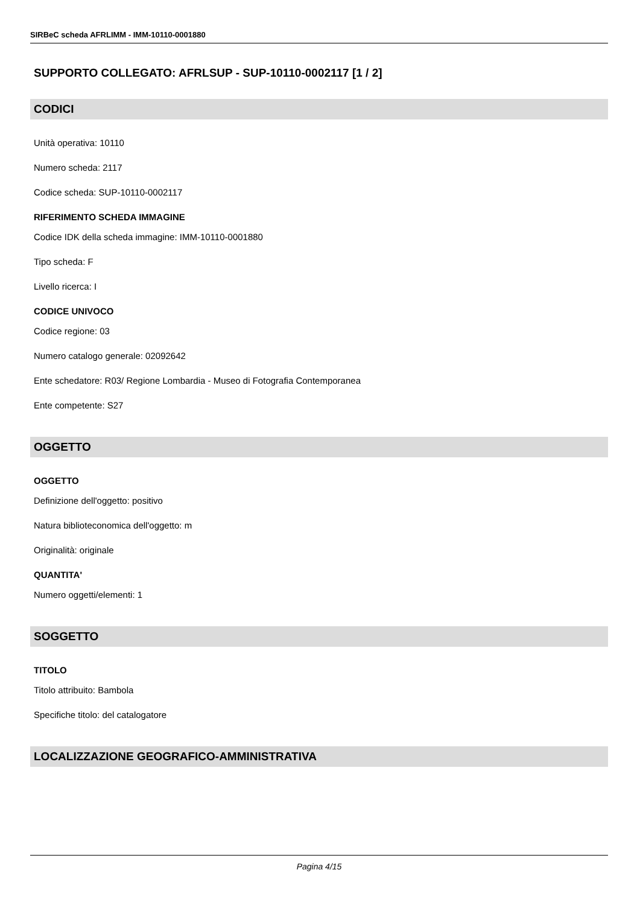SIRBeC scheda AFRLIMM - IMM-10110-0001880
SUPPORTO COLLEGATO: AFRLSUP - SUP-10110-0002117 [1 / 2]
CODICI
Unità operativa: 10110
Numero scheda: 2117
Codice scheda: SUP-10110-0002117
RIFERIMENTO SCHEDA IMMAGINE
Codice IDK della scheda immagine: IMM-10110-0001880
Tipo scheda: F
Livello ricerca: I
CODICE UNIVOCO
Codice regione: 03
Numero catalogo generale: 02092642
Ente schedatore: R03/ Regione Lombardia - Museo di Fotografia Contemporanea
Ente competente: S27
OGGETTO
OGGETTO
Definizione dell'oggetto: positivo
Natura biblioteconomica dell'oggetto: m
Originalità: originale
QUANTITA'
Numero oggetti/elementi: 1
SOGGETTO
TITOLO
Titolo attribuito: Bambola
Specifiche titolo: del catalogatore
LOCALIZZAZIONE GEOGRAFICO-AMMINISTRATIVA
Pagina 4/15